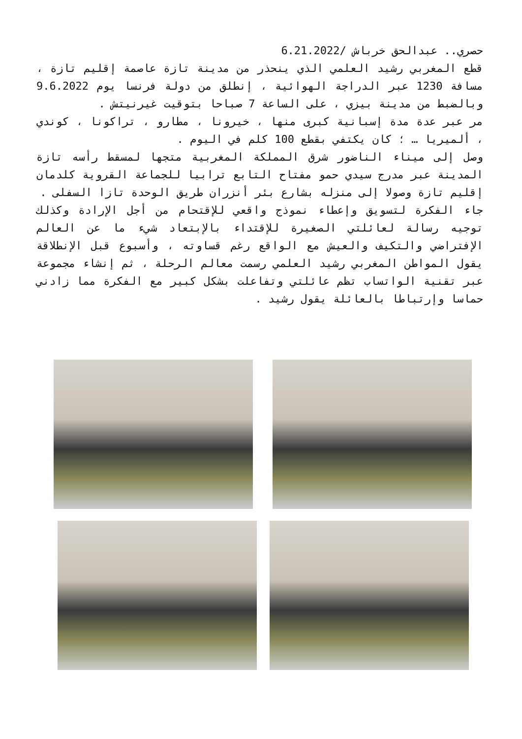حصري.. عبدالحق خرباش /6.21.2022
قطع المغربي رشيد العلمي الذي ينحذر من مدينة تازة عاصمة إقليم تازة ، مسافة 1230 عبر الدراجة الهوائية ، إنطلق من دولة فرنسا يوم 9.6.2022 وبالضبط من مدينة بيزي ، على الساعة 7 صباحا بتوقيت غيرنيتش .
مر عبر عدة مدة إسبانية كبرى منها ، خيرونا ، مطارو ، تراكونا ، كوندي ، ألميريا … ؛ كان يكتفي بقطع 100 كلم في اليوم .
وصل إلى ميناء الناضور شرق المملكة المغربية متجها لمسقط رأسه تازة المدينة عبر مدرج سيدي حمو مفتاح التابع ترابيا للجماعة القروية كلدمان إقليم تازة وصولا إلى منزله بشارع بئر أنزران طريق الوحدة تازا السفلى .
جاء الفكرة لتسويق وإعطاء نموذج واقعي للإقتحام من أجل الإرادة وكذلك توجيه رسالة لعائلتي الصغيرة للإقتداء بالإبتعاد شيء ما عن العالم الإفتراضي والتكيف والعيش مع الواقع رغم قساوته ، وأسبوع قبل الإنطلاقة يقول المواطن المغربي رشيد العلمي رسمت معالم الرحلة ، ثم إنشاء مجموعة عبر تقنية الواتساب تظم عائلتي وتفاعلت بشكل كبير مع الفكرة مما زادني حماسا وإرتباطا بالعائلة يقول رشيد .